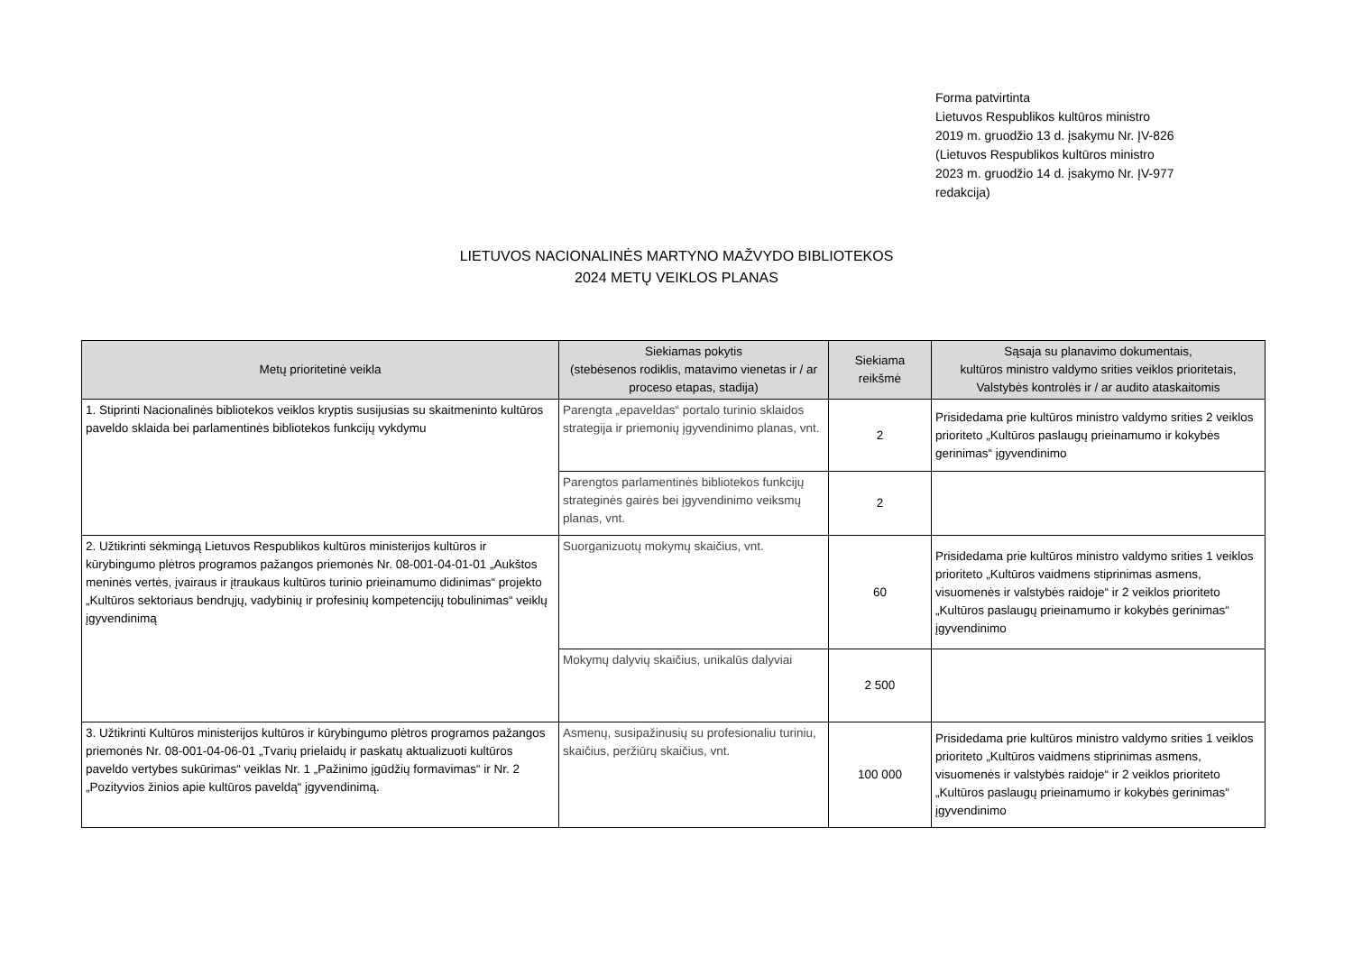Forma patvirtinta
Lietuvos Respublikos kultūros ministro
2019 m. gruodžio 13 d. įsakymu Nr. ĮV-826
(Lietuvos Respublikos kultūros ministro
2023 m. gruodžio 14 d. įsakymo Nr. ĮV-977
redakcija)
LIETUVOS NACIONALINĖS MARTYNO MAŽVYDO BIBLIOTEKOS
2024 METŲ VEIKLOS PLANAS
| Metų prioritetinė veikla | Siekiamas pokytis (stebėsenos rodiklis, matavimo vienetas ir / ar proceso etapas, stadija) | Siekiama reikšmė | Sąsaja su planavimo dokumentais, kultūros ministro valdymo srities veiklos prioritetais, Valstybės kontrolės ir / ar audito ataskaitomis |
| --- | --- | --- | --- |
| 1. Stiprinti Nacionalinės bibliotekos veiklos kryptis susijusias su skaitmeninto kultūros paveldo sklaida bei parlamentinės bibliotekos funkcijų vykdymu | Parengta „epaveldas“ portalo turinio sklaidos strategija ir priemonių įgyvendinimo planas, vnt. | 2 | Prisidedama prie kultūros ministro valdymo srities 2 veiklos prioriteto „Kultūros paslaugų prieinamumo ir kokybės gerinimas“ įgyvendinimo |
| | Parengtos parlamentinės bibliotekos funkcijų strateginės gairės bei įgyvendinimo veiksmų planas, vnt. | 2 | |
| 2. Užtikrinti sėkmingą Lietuvos Respublikos kultūros ministerijos kultūros ir kūrybingumo plėtros programos pažangos priemonės Nr. 08-001-04-01-01 „Aukštos meninės vertės, įvairaus ir įtraukaus kultūros turinio prieinamumo didinimas“ projekto „Kultūros sektoriaus bendrųjų, vadybinių ir profesinių kompetencijų tobulinimas“ veiklų įgyvendinimą | Suorganizuotų mokymų skaičius, vnt. | 60 | Prisidedama prie kultūros ministro valdymo srities 1 veiklos prioriteto „Kultūros vaidmens stiprinimas asmens, visuomenės ir valstybės raidoje“ ir 2 veiklos prioriteto „Kultūros paslaugų prieinamumo ir kokybės gerinimas“ įgyvendinimo |
| | Mokymų dalyvių skaičius, unikalūs dalyviai | 2 500 | |
| 3. Užtikrinti Kultūros ministerijos kultūros ir kūrybingumo plėtros programos pažangos priemonės Nr. 08-001-04-06-01 „Tvarių prielaidų ir paskatų aktualizuoti kultūros paveldo vertybes sukūrimas“ veiklas Nr. 1 „Pažinimo įgūdžių formavimas“ ir Nr. 2 „Pozityvios žinios apie kultūros paveldą“ įgyvendinimą. | Asmenų, susipažinusių su profesionaliu turiniu, skaičius, peržiūrų skaičius, vnt. | 100 000 | Prisidedama prie kultūros ministro valdymo srities 1 veiklos prioriteto „Kultūros vaidmens stiprinimas asmens, visuomenės ir valstybės raidoje“ ir 2 veiklos prioriteto „Kultūros paslaugų prieinamumo ir kokybės gerinimas“ įgyvendinimo |